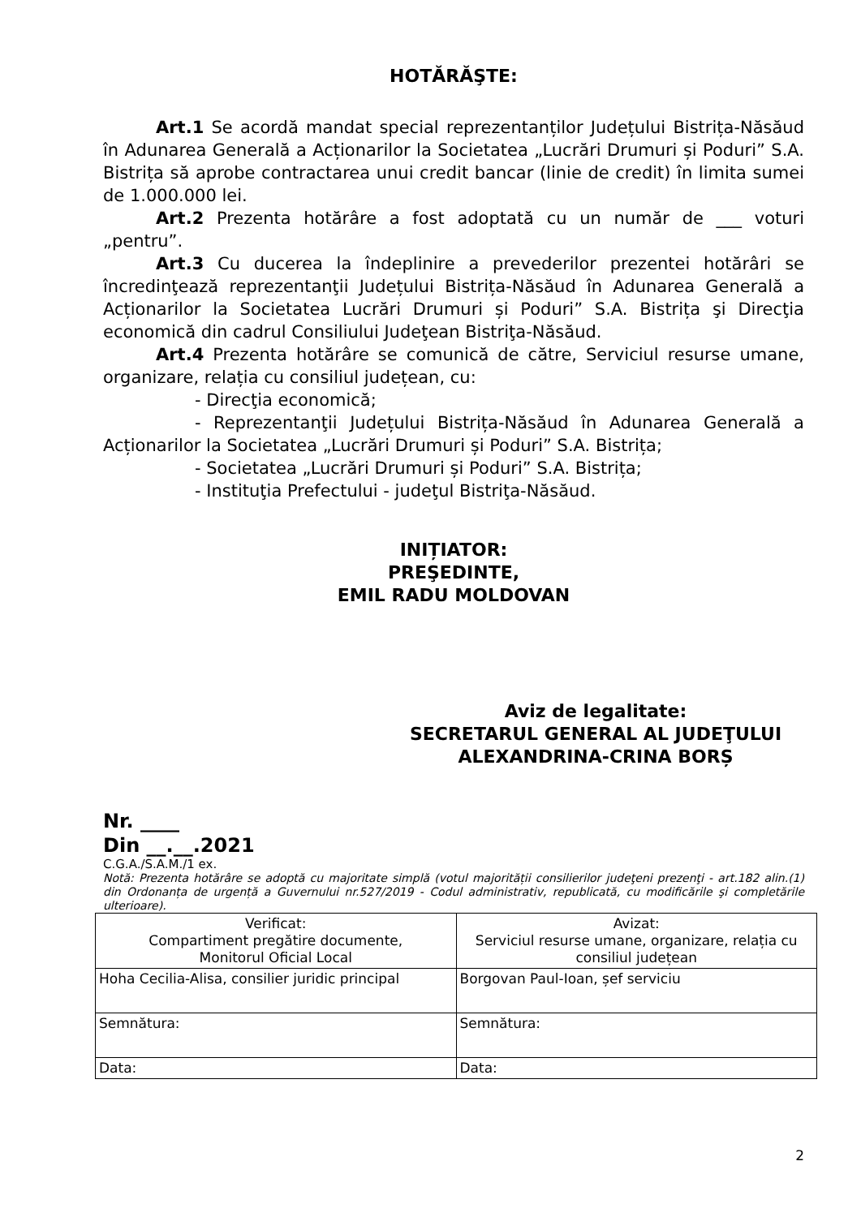HOTĂRĂŞTE:
Art.1 Se acordă mandat special reprezentanților Județului Bistrița-Năsăud în Adunarea Generală a Acționarilor la Societatea „Lucrări Drumuri și Poduri” S.A. Bistrița să aprobe contractarea unui credit bancar (linie de credit) în limita sumei de 1.000.000 lei.
Art.2 Prezenta hotărâre a fost adoptată cu un număr de ___ voturi „pentru”.
Art.3 Cu ducerea la îndeplinire a prevederilor prezentei hotărâri se încredinţează reprezentanţii Județului Bistrița-Năsăud în Adunarea Generală a Acționarilor la Societatea Lucrări Drumuri și Poduri” S.A. Bistrița şi Direcţia economică din cadrul Consiliului Judeţean Bistriţa-Năsăud.
Art.4 Prezenta hotărâre se comunică de către, Serviciul resurse umane, organizare, relația cu consiliul județean, cu:
- Direcţia economică;
- Reprezentanţii Județului Bistrița-Năsăud în Adunarea Generală a Acționarilor la Societatea „Lucrări Drumuri și Poduri” S.A. Bistrița;
- Societatea „Lucrări Drumuri și Poduri” S.A. Bistrița;
- Instituţia Prefectului - judeţul Bistriţa-Năsăud.
INIȚIATOR:
PREŞEDINTE,
EMIL RADU MOLDOVAN
Aviz de legalitate:
SECRETARUL GENERAL AL JUDEŢULUI
ALEXANDRINA-CRINA BORȘ
Nr. ____
Din __.__.2021
C.G.A./S.A.M./1 ex.
Notă: Prezenta hotărâre se adoptă cu majoritate simplă (votul majorității consilierilor judeţeni prezenţi - art.182 alin.(1) din Ordonanța de urgență a Guvernului nr.527/2019 - Codul administrativ, republicată, cu modificările şi completările ulterioare).
| Verificat: Compartiment pregătire documente, Monitorul Oficial Local | Avizat: Serviciul resurse umane, organizare, relația cu consiliul județean |
| Hoha Cecilia-Alisa, consilier juridic principal | Borgovan Paul-Ioan, șef serviciu |
| Semnătura: | Semnătura: |
| Data: | Data: |
2